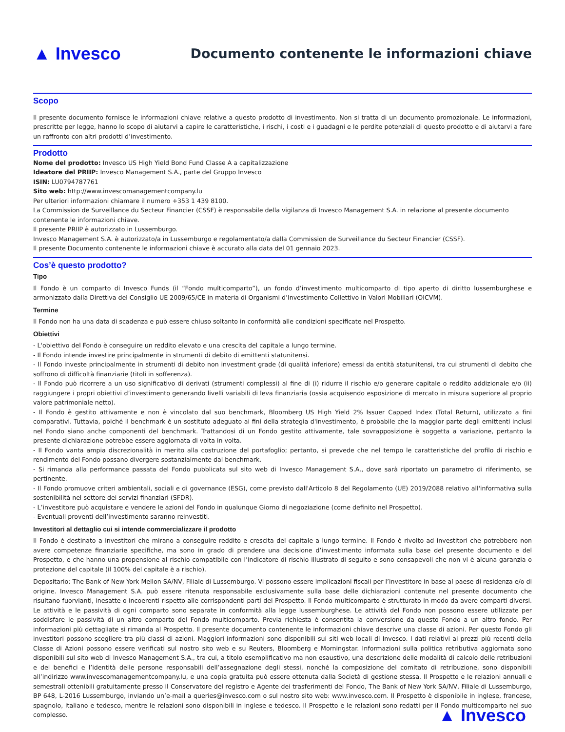▲ Invesco
Documento contenente le informazioni chiave
Scopo
Il presente documento fornisce le informazioni chiave relative a questo prodotto di investimento. Non si tratta di un documento promozionale. Le informazioni, prescritte per legge, hanno lo scopo di aiutarvi a capire le caratteristiche, i rischi, i costi e i guadagni e le perdite potenziali di questo prodotto e di aiutarvi a fare un raffronto con altri prodotti d’investimento.
Prodotto
Nome del prodotto: Invesco US High Yield Bond Fund Classe A a capitalizzazione
Ideatore del PRIIP: Invesco Management S.A., parte del Gruppo Invesco
ISIN: LU0794787761
Sito web: http://www.invescomanagementcompany.lu
Per ulteriori informazioni chiamare il numero +353 1 439 8100.
La Commission de Surveillance du Secteur Financier (CSSF) è responsabile della vigilanza di Invesco Management S.A. in relazione al presente documento contenente le informazioni chiave.
Il presente PRIIP è autorizzato in Lussemburgo.
Invesco Management S.A. è autorizzato/a in Lussemburgo e regolamentato/a dalla Commission de Surveillance du Secteur Financier (CSSF).
Il presente Documento contenente le informazioni chiave è accurato alla data del 01 gennaio 2023.
Cos’è questo prodotto?
Tipo
Il Fondo è un comparto di Invesco Funds (il “Fondo multicomparto”), un fondo d’investimento multicomparto di tipo aperto di diritto lussemburghese e armonizzato dalla Direttiva del Consiglio UE 2009/65/CE in materia di Organismi d’Investimento Collettivo in Valori Mobiliari (OICVM).
Termine
Il Fondo non ha una data di scadenza e può essere chiuso soltanto in conformità alle condizioni specificate nel Prospetto.
Obiettivi
- L'obiettivo del Fondo è conseguire un reddito elevato e una crescita del capitale a lungo termine.
- Il Fondo intende investire principalmente in strumenti di debito di emittenti statunitensi.
- Il Fondo investe principalmente in strumenti di debito non investment grade (di qualità inferiore) emessi da entità statunitensi, tra cui strumenti di debito che soffrono di difficoltà finanziarie (titoli in sofferenza).
- Il Fondo può ricorrere a un uso significativo di derivati (strumenti complessi) al fine di (i) ridurre il rischio e/o generare capitale o reddito addizionale e/o (ii) raggiungere i propri obiettivi d’investimento generando livelli variabili di leva finanziaria (ossia acquisendo esposizione di mercato in misura superiore al proprio valore patrimoniale netto).
- Il Fondo è gestito attivamente e non è vincolato dal suo benchmark, Bloomberg US High Yield 2% Issuer Capped Index (Total Return), utilizzato a fini comparativi. Tuttavia, poiché il benchmark è un sostituto adeguato ai fini della strategia d'investimento, è probabile che la maggior parte degli emittenti inclusi nel Fondo siano anche componenti del benchmark. Trattandosi di un Fondo gestito attivamente, tale sovrapposizione è soggetta a variazione, pertanto la presente dichiarazione potrebbe essere aggiornata di volta in volta.
- Il Fondo vanta ampia discrezionalità in merito alla costruzione del portafoglio; pertanto, si prevede che nel tempo le caratteristiche del profilo di rischio e rendimento del Fondo possano divergere sostanzialmente dal benchmark.
- Si rimanda alla performance passata del Fondo pubblicata sul sito web di Invesco Management S.A., dove sarà riportato un parametro di riferimento, se pertinente.
- Il Fondo promuove criteri ambientali, sociali e di governance (ESG), come previsto dall'Articolo 8 del Regolamento (UE) 2019/2088 relativo all'informativa sulla sostenibilità nel settore dei servizi finanziari (SFDR).
- L’investitore può acquistare e vendere le azioni del Fondo in qualunque Giorno di negoziazione (come definito nel Prospetto).
- Eventuali proventi dell’investimento saranno reinvestiti.
Investitori al dettaglio cui si intende commercializzare il prodotto
Il Fondo è destinato a investitori che mirano a conseguire reddito e crescita del capitale a lungo termine. Il Fondo è rivolto ad investitori che potrebbero non avere competenze finanziarie specifiche, ma sono in grado di prendere una decisione d’investimento informata sulla base del presente documento e del Prospetto, e che hanno una propensione al rischio compatibile con l’indicatore di rischio illustrato di seguito e sono consapevoli che non vi è alcuna garanzia o protezione del capitale (il 100% del capitale è a rischio).
Depositario: The Bank of New York Mellon SA/NV, Filiale di Lussemburgo. Vi possono essere implicazioni fiscali per l’investitore in base al paese di residenza e/o di origine. Invesco Management S.A. può essere ritenuta responsabile esclusivamente sulla base delle dichiarazioni contenute nel presente documento che risultano fuorvianti, inesatte o incoerenti rispetto alle corrispondenti parti del Prospetto. Il Fondo multicomparto è strutturato in modo da avere comparti diversi. Le attività e le passività di ogni comparto sono separate in conformità alla legge lussemburghese. Le attività del Fondo non possono essere utilizzate per soddisfare le passività di un altro comparto del Fondo multicomparto. Previa richiesta è consentita la conversione da questo Fondo a un altro fondo. Per informazioni più dettagliate si rimanda al Prospetto. Il presente documento contenente le informazioni chiave descrive una classe di azioni. Per questo Fondo gli investitori possono scegliere tra più classi di azioni. Maggiori informazioni sono disponibili sui siti web locali di Invesco. I dati relativi ai prezzi più recenti della Classe di Azioni possono essere verificati sul nostro sito web e su Reuters, Bloomberg e Morningstar. Informazioni sulla politica retributiva aggiornata sono disponibili sul sito web di Invesco Management S.A., tra cui, a titolo esemplificativo ma non esaustivo, una descrizione delle modalità di calcolo delle retribuzioni e dei benefici e l’identità delle persone responsabili dell’assegnazione degli stessi, nonché la composizione del comitato di retribuzione, sono disponibili all’indirizzo www.invescomanagementcompany.lu, e una copia gratuita può essere ottenuta dalla Società di gestione stessa. Il Prospetto e le relazioni annuali e semestrali ottenibili gratuitamente presso il Conservatore del registro e Agente dei trasferimenti del Fondo, The Bank of New York SA/NV, Filiale di Lussemburgo, BP 648, L-2016 Lussemburgo, inviando un’e-mail a queries@invesco.com o sul nostro sito web: www.invesco.com. Il Prospetto è disponibile in inglese, francese, spagnolo, italiano e tedesco, mentre le relazioni sono disponibili in inglese e tedesco. Il Prospetto e le relazioni sono redatti per il Fondo multicomparto nel suo complesso.
▲ Invesco